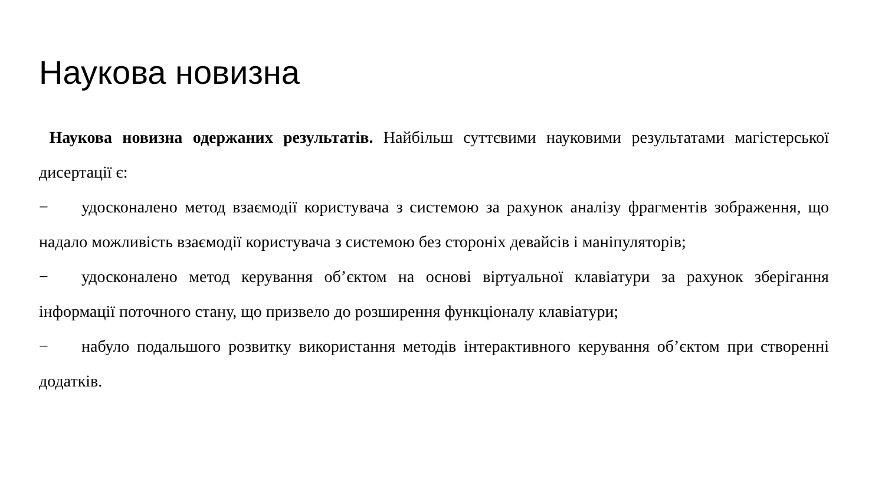Наукова новизна
Наукова новизна одержаних результатів. Найбільш суттєвими науковими результатами магістерської дисертації є:
− удосконалено метод взаємодії користувача з системою за рахунок аналізу фрагментів зображення, що надало можливість взаємодії користувача з системою без стороніх девайсів і маніпуляторів;
− удосконалено метод керування об’єктом на основі віртуальної клавіатури за рахунок зберігання інформації поточного стану, що призвело до розширення функціоналу клавіатури;
− набуло подальшого розвитку використання методів інтерактивного керування об’єктом при створенні додатків.